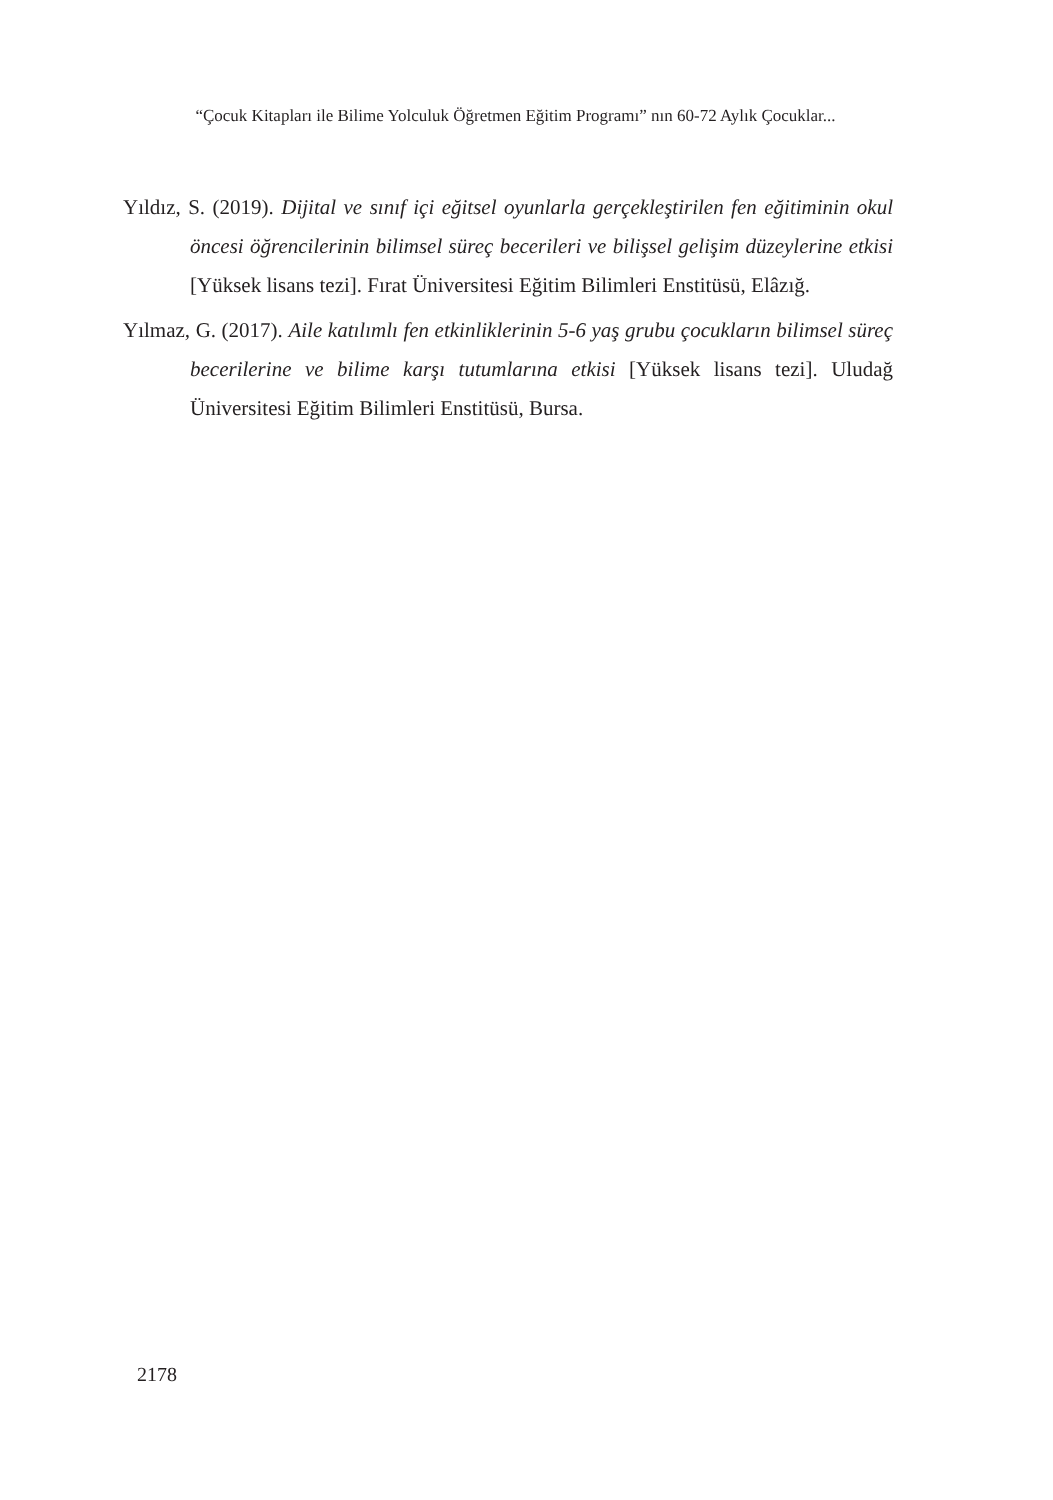“Çocuk Kitapları ile Bilime Yolculuk Öğretmen Eğitim Programı” nın 60-72 Aylık Çocuklar...
Yıldız, S. (2019). Dijital ve sınıf içi eğitsel oyunlarla gerçekleştirilen fen eğitiminin okul öncesi öğrencilerinin bilimsel süreç becerileri ve bilişsel gelişim düzeylerine etkisi [Yüksek lisans tezi]. Fırat Üniversitesi Eğitim Bilimleri Enstitüsü, Elâzığ.
Yılmaz, G. (2017). Aile katılımlı fen etkinliklerinin 5-6 yaş grubu çocukların bilimsel süreç becerilerine ve bilime karşı tutumlarına etkisi [Yüksek lisans tezi]. Uludağ Üniversitesi Eğitim Bilimleri Enstitüsü, Bursa.
2178